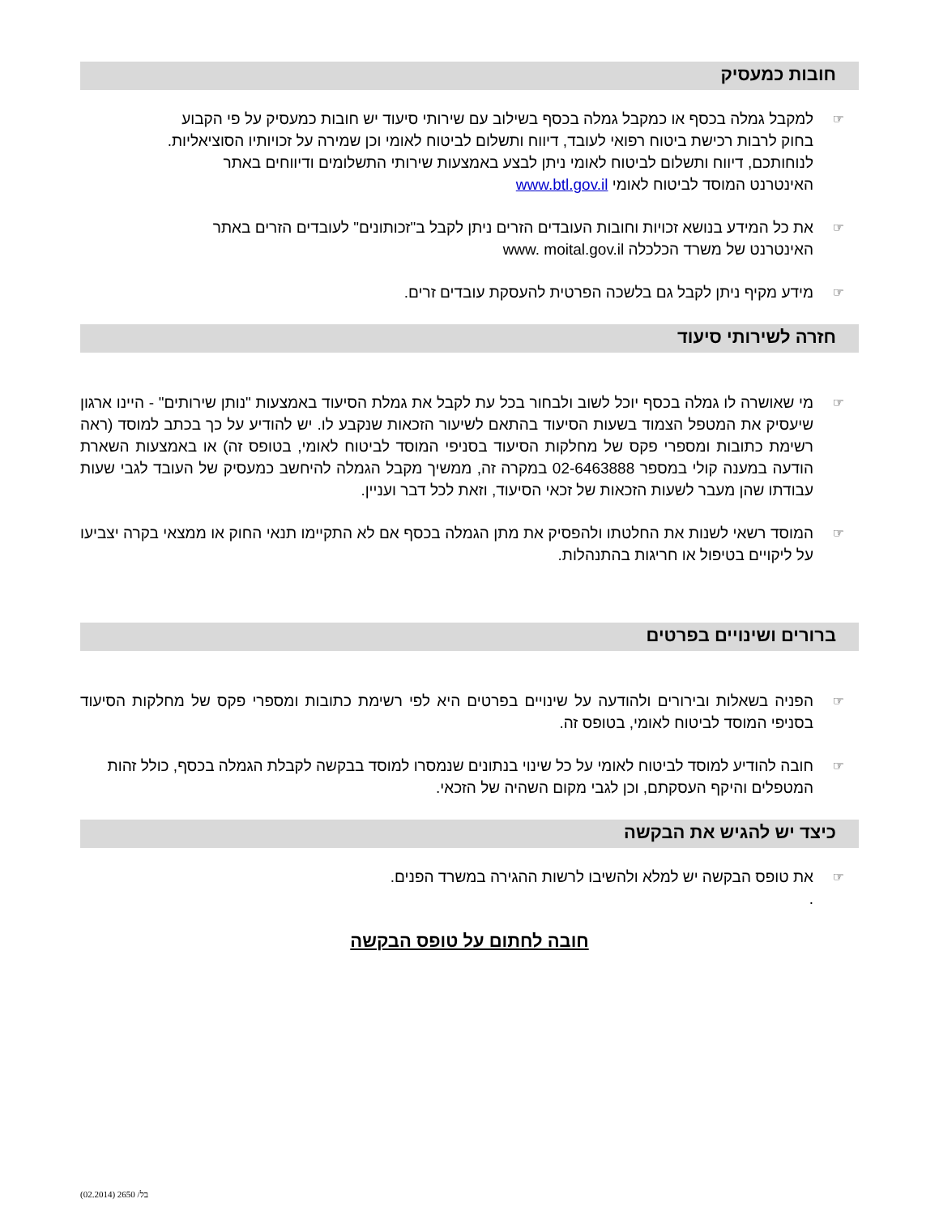חובות כמעסיק
למקבל גמלה בכסף או כמקבל גמלה בכסף בשילוב עם שירותי סיעוד יש חובות כמעסיק על פי הקבוע
בחוק לרבות רכישת ביטוח רפואי לעובד, דיווח ותשלום לביטוח לאומי וכן שמירה על זכויותיו הסוציאליות.
לנוחותכם, דיווח ותשלום לביטוח לאומי ניתן לבצע באמצעות שירותי התשלומים ודיווחים באתר
האינטרנט המוסד לביטוח לאומי www.btl.gov.il
את כל המידע בנושא זכויות וחובות העובדים הזרים ניתן לקבל ב"זכותונים" לעובדים הזרים באתר
האינטרנט של משרד הכלכלה www. moital.gov.il
מידע מקיף ניתן לקבל גם בלשכה הפרטית להעסקת עובדים זרים.
חזרה לשירותי סיעוד
מי שאושרה לו גמלה בכסף יוכל לשוב ולבחור בכל עת לקבל את גמלת הסיעוד באמצעות "נותן שירותים" - היינו ארגון שיעסיק את המטפל הצמוד בשעות הסיעוד בהתאם לשיעור הזכאות שנקבע לו. יש להודיע על כך בכתב למוסד (ראה רשימת כתובות ומספרי פקס של מחלקות הסיעוד בסניפי המוסד לביטוח לאומי, בטופס זה) או באמצעות השארת הודעה במענה קולי במספר 02-6463888 במקרה זה, ממשיך מקבל הגמלה להיחשב כמעסיק של העובד לגבי שעות עבודתו שהן מעבר לשעות הזכאות של זכאי הסיעוד, וזאת לכל דבר ועניין.
המוסד רשאי לשנות את החלטתו ולהפסיק את מתן הגמלה בכסף אם לא התקיימו תנאי החוק או ממצאי בקרה יצביעו על ליקויים בטיפול או חריגות בהתנהלות.
ברורים ושינויים בפרטים
הפניה בשאלות ובירורים ולהודעה על שינויים בפרטים היא לפי רשימת כתובות ומספרי פקס של מחלקות הסיעוד בסניפי המוסד לביטוח לאומי, בטופס זה.
חובה להודיע למוסד לביטוח לאומי על כל שינוי בנתונים שנמסרו למוסד בבקשה לקבלת הגמלה בכסף, כולל זהות המטפלים והיקף העסקתם, וכן לגבי מקום השהיה של הזכאי.
כיצד יש להגיש את הבקשה
את טופס הבקשה יש למלא ולהשיבו לרשות ההגירה במשרד הפנים.
.
חובה לחתום על טופס הבקשה
בל/ 2650 (02.2014)